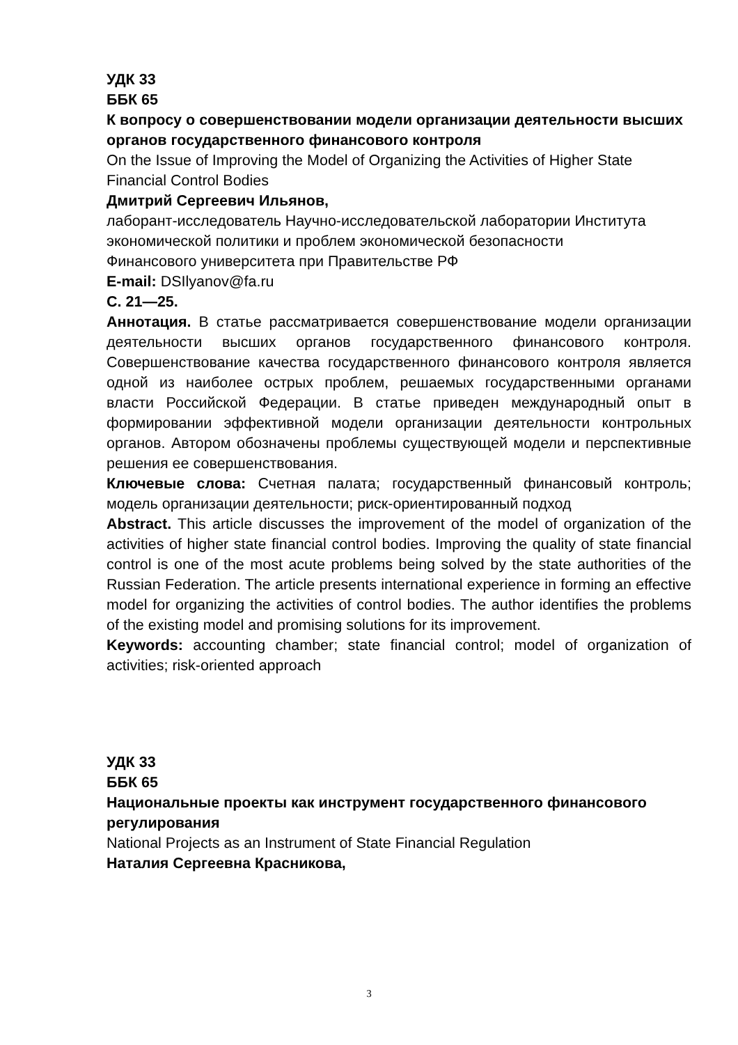УДК 33
ББК 65
К вопросу о совершенствовании модели организации деятельности высших органов государственного финансового контроля
On the Issue of Improving the Model of Organizing the Activities of Higher State Financial Control Bodies
Дмитрий Сергеевич Ильянов,
лаборант-исследователь Научно-исследовательской лаборатории Института экономической политики и проблем экономической безопасности
Финансового университета при Правительстве РФ
E-mail: DSIlyanov@fa.ru
С. 21—25.
Аннотация. В статье рассматривается совершенствование модели организации деятельности высших органов государственного финансового контроля. Совершенствование качества государственного финансового контроля является одной из наиболее острых проблем, решаемых государственными органами власти Российской Федерации. В статье приведен международный опыт в формировании эффективной модели организации деятельности контрольных органов. Автором обозначены проблемы существующей модели и перспективные решения ее совершенствования.
Ключевые слова: Счетная палата; государственный финансовый контроль; модель организации деятельности; риск-ориентированный подход
Abstract. This article discusses the improvement of the model of organization of the activities of higher state financial control bodies. Improving the quality of state financial control is one of the most acute problems being solved by the state authorities of the Russian Federation. The article presents international experience in forming an effective model for organizing the activities of control bodies. The author identifies the problems of the existing model and promising solutions for its improvement.
Keywords: accounting chamber; state financial control; model of organization of activities; risk-oriented approach
УДК 33
ББК 65
Национальные проекты как инструмент государственного финансового регулирования
National Projects as an Instrument of State Financial Regulation
Наталия Сергеевна Красникова,
3